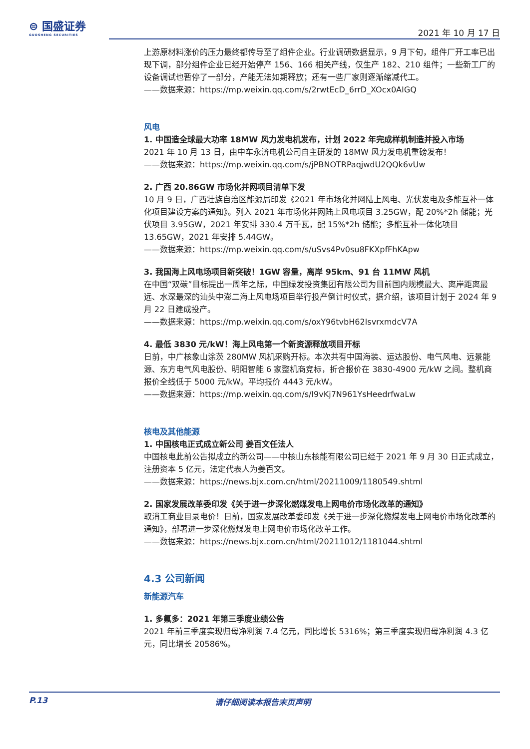⊜ 国盛证券
GUOSHENG SECURITIES
2021 年 10 月 17 日
上游原材料涨价的压力最终都传导至了组件企业。行业调研数据显示，9 月下旬，组件厂开工率已出现下调，部分组件企业已经开始停产 156、166 相关产线，仅生产 182、210 组件；一些新工厂的设备调试也暂停了一部分，产能无法如期释放；还有一些厂家则逐渐缩减代工。
——数据来源：https://mp.weixin.qq.com/s/2rwtEcD_6rrD_XOcx0AIGQ
风电
1. 中国造全球最大功率 18MW 风力发电机发布，计划 2022 年完成样机制造并投入市场
2021 年 10 月 13 日，由中车永济电机公司自主研发的 18MW 风力发电机重磅发布！
——数据来源：https://mp.weixin.qq.com/s/jPBNOTRPaqjwdU2QQk6vUw
2. 广西 20.86GW 市场化并网项目清单下发
10 月 9 日，广西壮族自治区能源局印发《2021 年市场化并网陆上风电、光伏发电及多能互补一体化项目建设方案的通知》。列入 2021 年市场化并网陆上风电项目 3.25GW，配 20%*2h 储能；光伏项目 3.95GW，2021 年安排 330.4 万千瓦，配 15%*2h 储能；多能互补一体化项目 13.65GW，2021 年安排 5.44GW。
——数据来源：https://mp.weixin.qq.com/s/uSvs4Pv0su8FKXpfFhKApw
3. 我国海上风电场项目新突破！1GW 容量，离岸 95km、91 台 11MW 风机
在中国“双碳”目标提出一周年之际，中国绿发投资集团有限公司为目前国内规模最大、离岸距离最远、水深最深的汕头中澎二海上风电场项目举行投产倒计时仪式，据介绍，该项目计划于 2024 年 9 月 22 日建成投产。
——数据来源：https://mp.weixin.qq.com/s/oxY96tvbH62IsvrxmdcV7A
4. 最低 3830 元/kW！海上风电第一个新资源释放项目开标
日前，中广核象山涂茨 280MW 风机采购开标。本次共有中国海装、运达股份、电气风电、远景能源、东方电气风电股份、明阳智能 6 家整机商竞标，折合报价在 3830-4900 元/kW 之间。整机商报价全线低于 5000 元/kW。平均报价 4443 元/kW。
——数据来源：https://mp.weixin.qq.com/s/I9vKj7N961YsHeedrfwaLw
核电及其他能源
1. 中国核电正式成立新公司 姜百文任法人
中国核电此前公告拟成立的新公司——中核山东核能有限公司已经于 2021 年 9 月 30 日正式成立，注册资本 5 亿元，法定代表人为姜百文。
——数据来源：https://news.bjx.com.cn/html/20211009/1180549.shtml
2. 国家发展改革委印发《关于进一步深化燃煤发电上网电价市场化改革的通知》
取消工商业目录电价！日前，国家发展改革委印发《关于进一步深化燃煤发电上网电价市场化改革的通知》，部署进一步深化燃煤发电上网电价市场化改革工作。
——数据来源：https://news.bjx.com.cn/html/20211012/1181044.shtml
4.3 公司新闻
新能源汽车
1. 多氟多：2021 年第三季度业绩公告
2021 年前三季度实现归母净利润 7.4 亿元，同比增长 5316%；第三季度实现归母净利润 4.3 亿元，同比增长 20586%。
P.13 请仔细阅读本报告末页声明